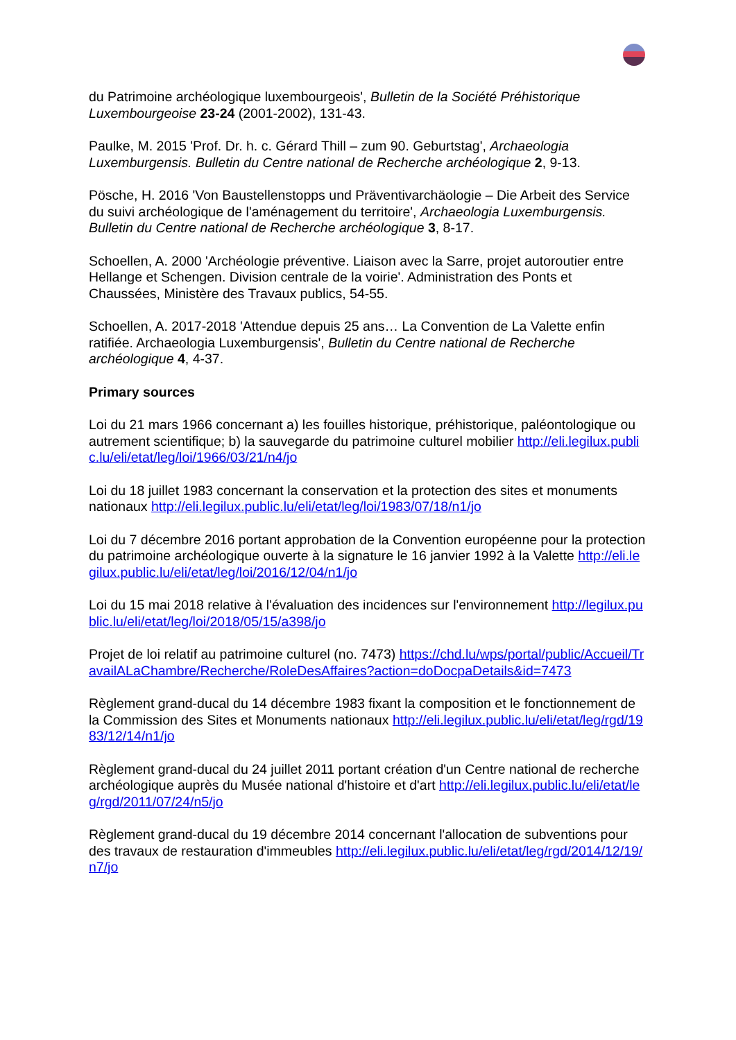du Patrimoine archéologique luxembourgeois', Bulletin de la Société Préhistorique Luxembourgeoise 23-24 (2001-2002), 131-43.
Paulke, M. 2015 'Prof. Dr. h. c. Gérard Thill – zum 90. Geburtstag', Archaeologia Luxemburgensis. Bulletin du Centre national de Recherche archéologique 2, 9-13.
Pösche, H. 2016 'Von Baustellenstopps und Präventivarchäologie – Die Arbeit des Service du suivi archéologique de l'aménagement du territoire', Archaeologia Luxemburgensis. Bulletin du Centre national de Recherche archéologique 3, 8-17.
Schoellen, A. 2000 'Archéologie préventive. Liaison avec la Sarre, projet autoroutier entre Hellange et Schengen. Division centrale de la voirie'. Administration des Ponts et Chaussées, Ministère des Travaux publics, 54-55.
Schoellen, A. 2017-2018 'Attendue depuis 25 ans… La Convention de La Valette enfin ratifiée. Archaeologia Luxemburgensis', Bulletin du Centre national de Recherche archéologique 4, 4-37.
Primary sources
Loi du 21 mars 1966 concernant a) les fouilles historique, préhistorique, paléontologique ou autrement scientifique; b) la sauvegarde du patrimoine culturel mobilier http://eli.legilux.public.lu/eli/etat/leg/loi/1966/03/21/n4/jo
Loi du 18 juillet 1983 concernant la conservation et la protection des sites et monuments nationaux http://eli.legilux.public.lu/eli/etat/leg/loi/1983/07/18/n1/jo
Loi du 7 décembre 2016 portant approbation de la Convention européenne pour la protection du patrimoine archéologique ouverte à la signature le 16 janvier 1992 à la Valette http://eli.legilux.public.lu/eli/etat/leg/loi/2016/12/04/n1/jo
Loi du 15 mai 2018 relative à l'évaluation des incidences sur l'environnement http://legilux.public.lu/eli/etat/leg/loi/2018/05/15/a398/jo
Projet de loi relatif au patrimoine culturel (no. 7473) https://chd.lu/wps/portal/public/Accueil/TravailALaChambre/Recherche/RoleDesAffaires?action=doDocpaDetails&id=7473
Règlement grand-ducal du 14 décembre 1983 fixant la composition et le fonctionnement de la Commission des Sites et Monuments nationaux http://eli.legilux.public.lu/eli/etat/leg/rgd/1983/12/14/n1/jo
Règlement grand-ducal du 24 juillet 2011 portant création d'un Centre national de recherche archéologique auprès du Musée national d'histoire et d'art http://eli.legilux.public.lu/eli/etat/leg/rgd/2011/07/24/n5/jo
Règlement grand-ducal du 19 décembre 2014 concernant l'allocation de subventions pour des travaux de restauration d'immeubles http://eli.legilux.public.lu/eli/etat/leg/rgd/2014/12/19/n7/jo